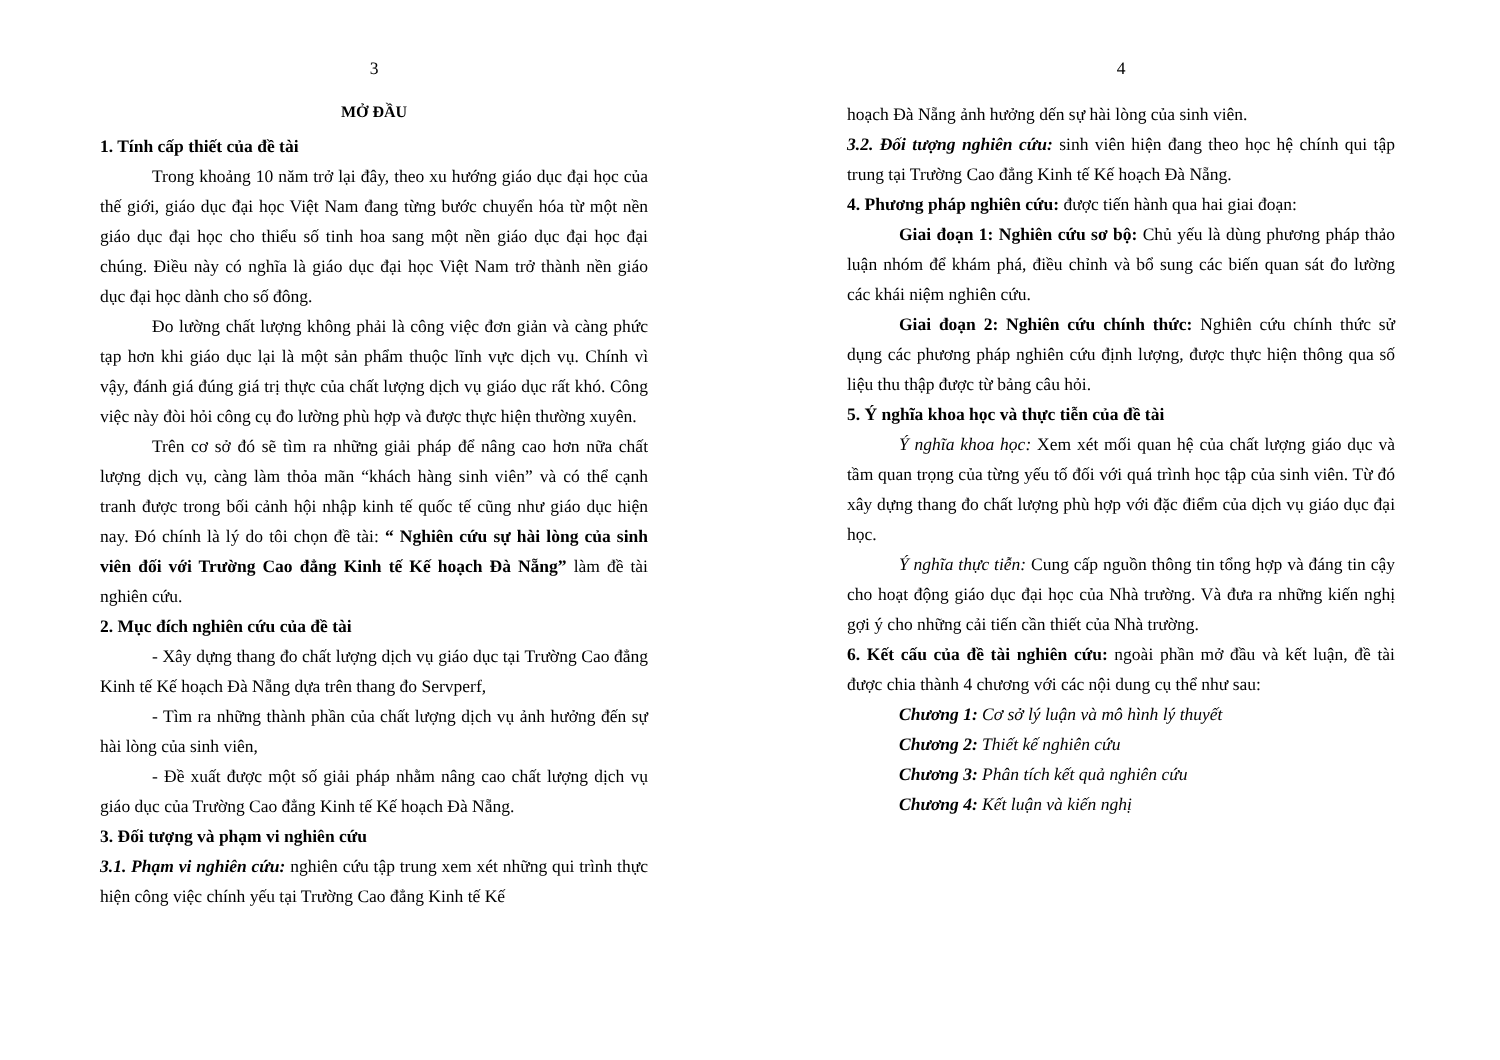3
MỞ ĐẦU
1. Tính cấp thiết của đề tài
Trong khoảng 10 năm trở lại đây, theo xu hướng giáo dục đại học của thế giới, giáo dục đại học Việt Nam đang từng bước chuyển hóa từ một nền giáo dục đại học cho thiểu số tinh hoa sang một nền giáo dục đại học đại chúng. Điều này có nghĩa là giáo dục đại học Việt Nam trở thành nền giáo dục đại học dành cho số đông.
Đo lường chất lượng không phải là công việc đơn giản và càng phức tạp hơn khi giáo dục lại là một sản phẩm thuộc lĩnh vực dịch vụ. Chính vì vậy, đánh giá đúng giá trị thực của chất lượng dịch vụ giáo dục rất khó. Công việc này đòi hỏi công cụ đo lường phù hợp và được thực hiện thường xuyên.
Trên cơ sở đó sẽ tìm ra những giải pháp để nâng cao hơn nữa chất lượng dịch vụ, càng làm thỏa mãn “khách hàng sinh viên” và có thể cạnh tranh được trong bối cảnh hội nhập kinh tế quốc tế cũng như giáo dục hiện nay. Đó chính là lý do tôi chọn đề tài: “ Nghiên cứu sự hài lòng của sinh viên đối với Trường Cao đẳng Kinh tế Kế hoạch Đà Nẵng” làm đề tài nghiên cứu.
2. Mục đích nghiên cứu của đề tài
- Xây dựng thang đo chất lượng dịch vụ giáo dục tại Trường Cao đẳng Kinh tế Kế hoạch Đà Nẵng dựa trên thang đo Servperf,
- Tìm ra những thành phần của chất lượng dịch vụ ảnh hưởng đến sự hài lòng của sinh viên,
- Đề xuất được một số giải pháp nhằm nâng cao chất lượng dịch vụ giáo dục của Trường Cao đẳng Kinh tế Kế hoạch Đà Nẵng.
3. Đối tượng và phạm vi nghiên cứu
3.1. Phạm vi nghiên cứu: nghiên cứu tập trung xem xét những qui trình thực hiện công việc chính yếu tại Trường Cao đẳng Kinh tế Kế
4
hoạch Đà Nẵng ảnh hưởng dến sự hài lòng của sinh viên.
3.2. Đối tượng nghiên cứu: sinh viên hiện đang theo học hệ chính qui tập trung tại Trường Cao đẳng Kinh tế Kế hoạch Đà Nẵng.
4. Phương pháp nghiên cứu: được tiến hành qua hai giai đoạn:
Giai đoạn 1: Nghiên cứu sơ bộ: Chủ yếu là dùng phương pháp thảo luận nhóm để khám phá, điều chỉnh và bổ sung các biến quan sát đo lường các khái niệm nghiên cứu.
Giai đoạn 2: Nghiên cứu chính thức: Nghiên cứu chính thức sử dụng các phương pháp nghiên cứu định lượng, được thực hiện thông qua số liệu thu thập được từ bảng câu hỏi.
5. Ý nghĩa khoa học và thực tiễn của đề tài
Ý nghĩa khoa học: Xem xét mối quan hệ của chất lượng giáo dục và tầm quan trọng của từng yếu tố đối với quá trình học tập của sinh viên. Từ đó xây dựng thang đo chất lượng phù hợp với đặc điểm của dịch vụ giáo dục đại học.
Ý nghĩa thực tiễn: Cung cấp nguồn thông tin tổng hợp và đáng tin cậy cho hoạt động giáo dục đại học của Nhà trường. Và đưa ra những kiến nghị gợi ý cho những cải tiến cần thiết của Nhà trường.
6. Kết cấu của đề tài nghiên cứu: ngoài phần mở đầu và kết luận, đề tài được chia thành 4 chương với các nội dung cụ thể như sau:
Chương 1: Cơ sở lý luận và mô hình lý thuyết
Chương 2: Thiết kế nghiên cứu
Chương 3: Phân tích kết quả nghiên cứu
Chương 4: Kết luận và kiến nghị